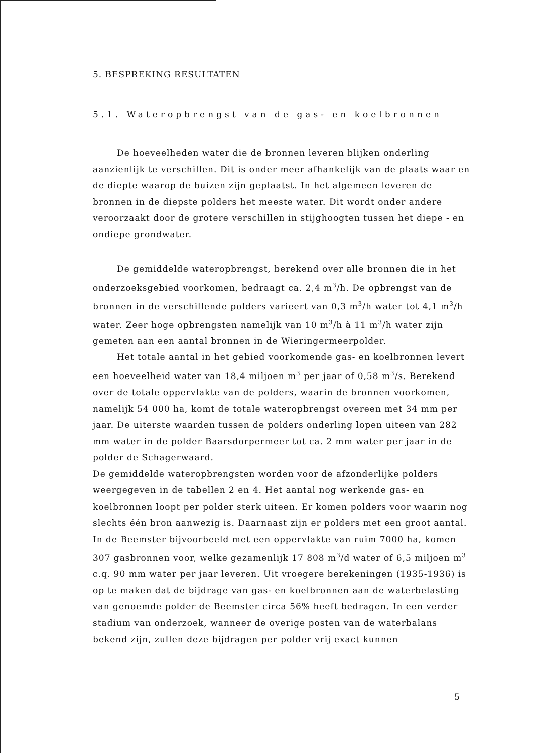5. BESPREKING RESULTATEN
5.1. Wateropbrengst van de gas- en koelbronnen
De hoeveelheden water die de bronnen leveren blijken onderling aanzienlijk te verschillen. Dit is onder meer afhankelijk van de plaats waar en de diepte waarop de buizen zijn geplaatst. In het algemeen leveren de bronnen in de diepste polders het meeste water. Dit wordt onder andere veroorzaakt door de grotere verschillen in stijghoogten tussen het diepe - en ondiepe grondwater.
De gemiddelde wateropbrengst, berekend over alle bronnen die in het onderzoeksgebied voorkomen, bedraagt ca. 2,4 m<sup>3</sup>/h. De opbrengst van de bronnen in de verschillende polders varieert van 0,3 m<sup>3</sup>/h water tot 4,1 m<sup>3</sup>/h water. Zeer hoge opbrengsten namelijk van 10 m<sup>3</sup>/h à 11 m<sup>3</sup>/h water zijn gemeten aan een aantal bronnen in de Wieringermeerpolder.
Het totale aantal in het gebied voorkomende gas- en koelbronnen levert een hoeveelheid water van 18,4 miljoen m<sup>3</sup> per jaar of 0,58 m<sup>3</sup>/s. Berekend over de totale oppervlakte van de polders, waarin de bronnen voorkomen, namelijk 54 000 ha, komt de totale wateropbrengst overeen met 34 mm per jaar. De uiterste waarden tussen de polders onderling lopen uiteen van 282 mm water in de polder Baarsdorpermeer tot ca. 2 mm water per jaar in de polder de Schagerwaard.
De gemiddelde wateropbrengsten worden voor de afzonderlijke polders weergegeven in de tabellen 2 en 4. Het aantal nog werkende gas- en koelbronnen loopt per polder sterk uiteen. Er komen polders voor waarin nog slechts één bron aanwezig is. Daarnaast zijn er polders met een groot aantal. In de Beemster bijvoorbeeld met een oppervlakte van ruim 7000 ha, komen 307 gasbronnen voor, welke gezamenlijk 17 808 m<sup>3</sup>/d water of 6,5 miljoen m<sup>3</sup> c.q. 90 mm water per jaar leveren. Uit vroegere berekeningen (1935-1936) is op te maken dat de bijdrage van gas- en koelbronnen aan de waterbelasting van genoemde polder de Beemster circa 56% heeft bedragen. In een verder stadium van onderzoek, wanneer de overige posten van de waterbalans bekend zijn, zullen deze bijdragen per polder vrij exact kunnen
5